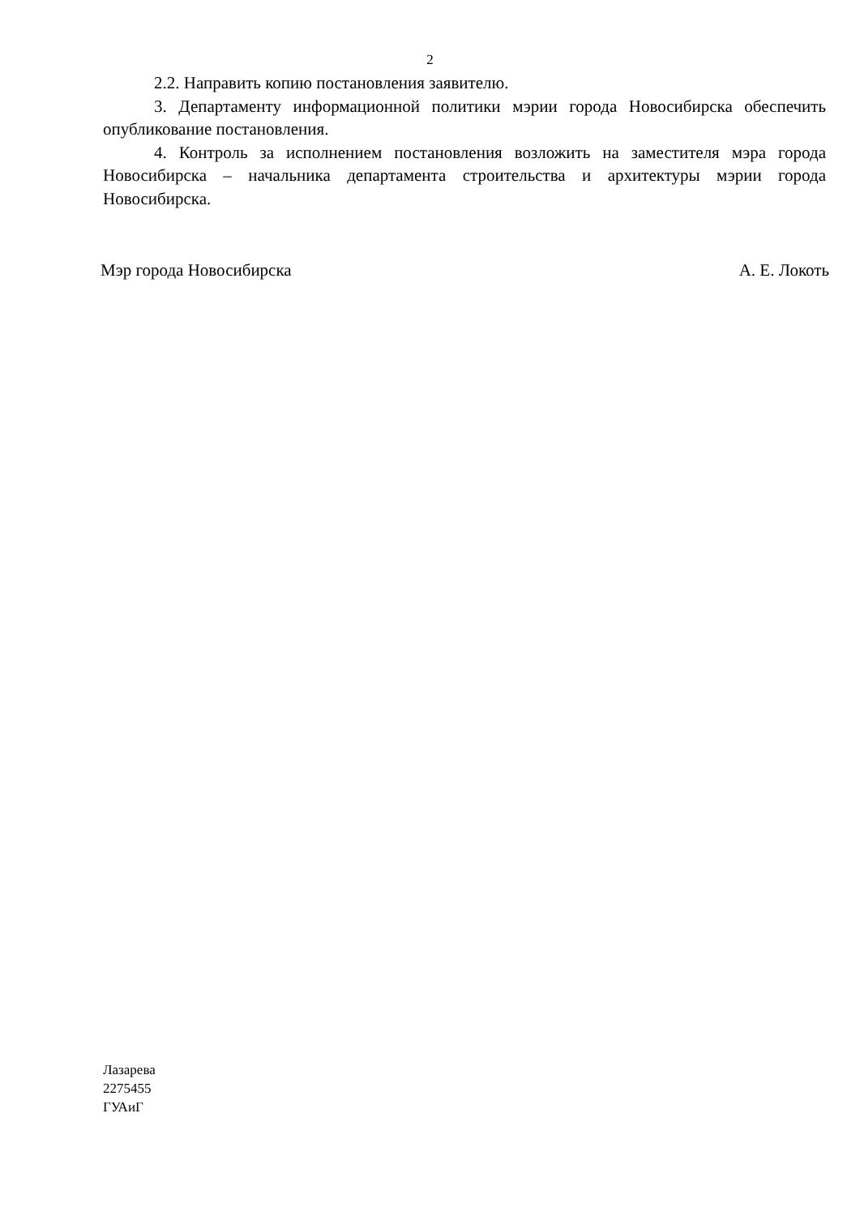2
2.2. Направить копию постановления заявителю.
3. Департаменту информационной политики мэрии города Новосибирска обеспечить опубликование постановления.
4. Контроль за исполнением постановления возложить на заместителя мэра города Новосибирска – начальника департамента строительства и архитектуры мэрии города Новосибирска.
Мэр города Новосибирска А. Е. Локоть
Лазарева
2275455
ГУАиГ